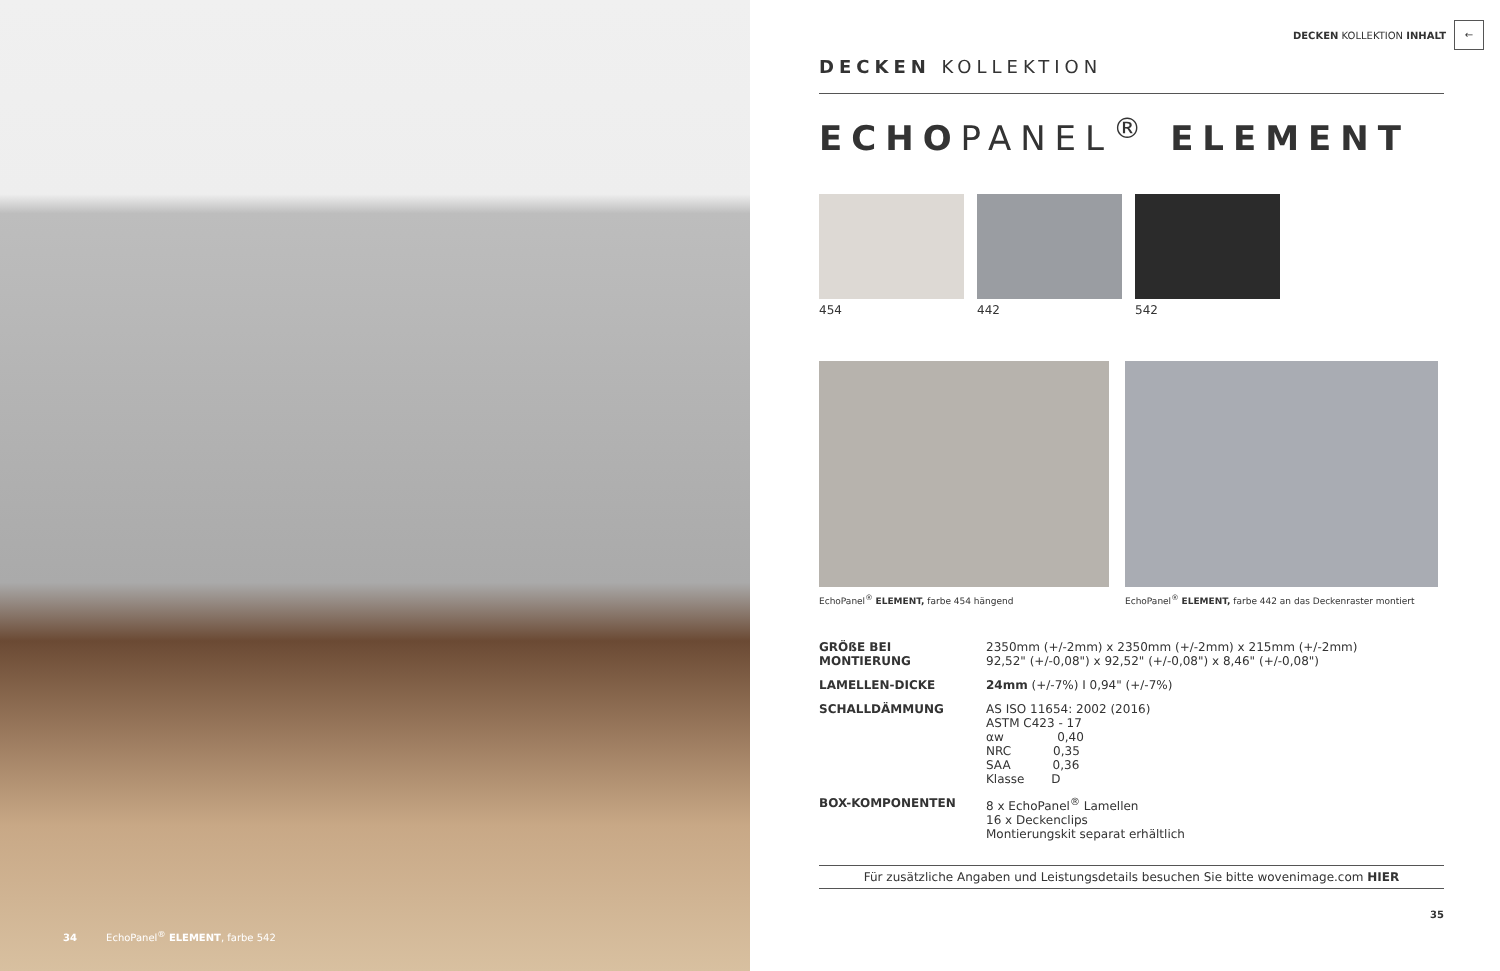34 EchoPanel<sup>®</sup> ELEMENT, farbe 542
DECKEN KOLLEKTION INHALT ←
DECKEN KOLLEKTION
ECHOPANEL<sup>®</sup> ELEMENT
454 442 542
EchoPanel<sup>®</sup> ELEMENT, farbe 454 hängend EchoPanel<sup>®</sup> ELEMENT, farbe 442 an das Deckenraster montiert
| GRÖßE BEI MONTIERUNG | 2350mm (+/-2mm) x 2350mm (+/-2mm) x 215mm (+/-2mm) 92,52" (+/-0,08") x 92,52" (+/-0,08") x 8,46" (+/-0,08") |
| LAMELLEN-DICKE | 24mm (+/-7%) I 0,94" (+/-7%) |
| SCHALLDÄMMUNG | AS ISO 11654: 2002 (2016) ASTM C423 - 17 αw 0,40 NRC 0,35 SAA 0,36 Klasse D |
| BOX-KOMPONENTEN | 8 x EchoPanel<sup>®</sup> Lamellen 16 x Deckenclips Montierungskit separat erhältlich |
Für zusätzliche Angaben und Leistungsdetails besuchen Sie bitte wovenimage.com HIER
35